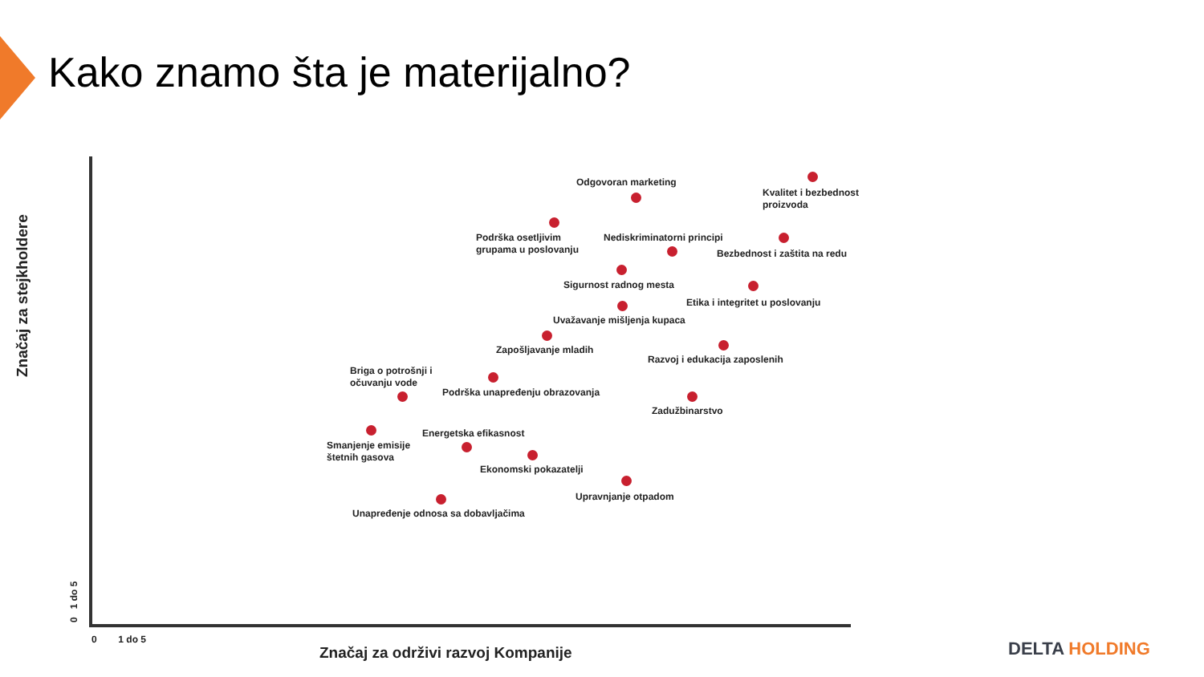Kako znamo šta je materijalno?
Odgovoran marketing
Kvalitet i bezbednost
proizvoda
Podrška osetljivim
grupama u poslovanju
Nediskriminatorni principi
Bezbednost i zaštita na redu
Sigurnost radnog mesta
Etika i integritet u poslovanju
Uvažavanje mišljenja kupaca
Zapošljavanje mladih
Razvoj i edukacija zaposlenih
Briga o potrošnji i
očuvanju vode
Podrška unapređenju obrazovanja
Zadužbinarstvo
Energetska efikasnost
Smanjenje emisije
štetnih gasova
Ekonomski pokazatelji
Upravnjanje otpadom
Unapređenje odnosa sa dobavljačima
0 1 do 5
Značaj za održivi razvoj Kompanije
Značaj za stejkholdere
0 1 do 5
DELTA HOLDING